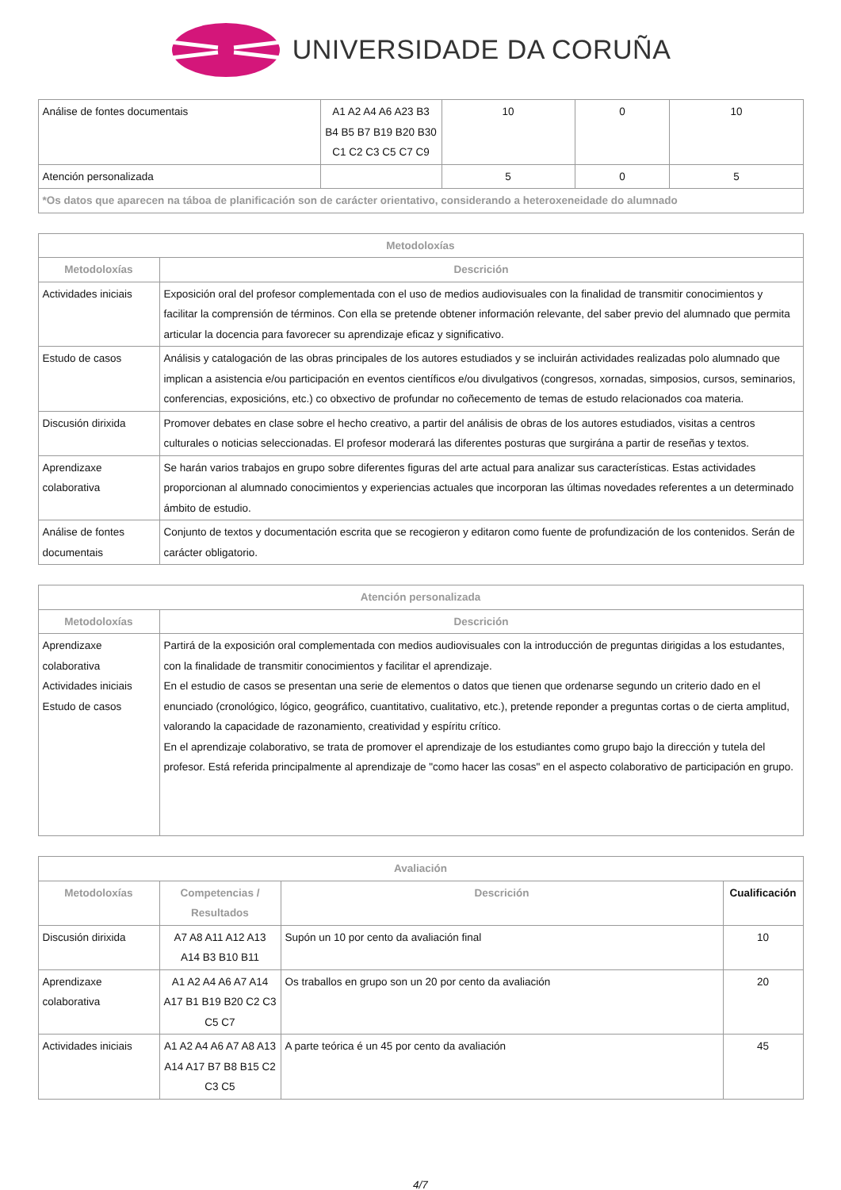UNIVERSIDADE DA CORUÑA
| Análise de fontes documentais | A1 A2 A4 A6 A23 B3 B4 B5 B7 B19 B20 B30 C1 C2 C3 C5 C7 C9 | 10 | 0 | 10 |
| Atención personalizada | | 5 | 0 | 5 |
| *Os datos que aparecen na táboa de planificación son de carácter orientativo, considerando a heteroxeneidade do alumnado | | | | |
| Metodoloxías | |
| --- | --- |
| Metodoloxías | Descrición |
| Actividades iniciais | Exposición oral del profesor complementada con el uso de medios audiovisuales con la finalidad de transmitir conocimientos y facilitar la comprensión de términos. Con ella se pretende obtener información relevante, del saber previo del alumnado que permita articular la docencia para favorecer su aprendizaje eficaz y significativo. |
| Estudo de casos | Análisis y catalogación de las obras principales de los autores estudiados y se incluirán actividades realizadas polo alumnado que implican a asistencia e/ou participación en eventos científicos e/ou divulgativos (congresos, xornadas, simposios, cursos, seminarios, conferencias, exposicións, etc.) co obxectivo de profundar no coñecemento de temas de estudo relacionados coa materia. |
| Discusión dirixida | Promover debates en clase sobre el hecho creativo, a partir del análisis de obras de los autores estudiados, visitas a centros culturales o noticias seleccionadas. El profesor moderará las diferentes posturas que surgirána a partir de reseñas y textos. |
| Aprendizaxe colaborativa | Se harán varios trabajos en grupo sobre diferentes figuras del arte actual para analizar sus características. Estas actividades proporcionan al alumnado conocimientos y experiencias actuales que incorporan las últimas novedades referentes a un determinado ámbito de estudio. |
| Análise de fontes documentais | Conjunto de textos y documentación escrita que se recogieron y editaron como fuente de profundización de los contenidos. Serán de carácter obligatorio. |
| Atención personalizada | |
| --- | --- |
| Metodoloxías | Descrición |
| Aprendizaxe colaborativa Actividades iniciais Estudo de casos | Partirá de la exposición oral complementada con medios audiovisuales con la introducción de preguntas dirigidas a los estudantes, con la finalidade de transmitir conocimientos y facilitar el aprendizaje. En el estudio de casos se presentan una serie de elementos o datos que tienen que ordenarse segundo un criterio dado en el enunciado (cronológico, lógico, geográfico, cuantitativo, cualitativo, etc.), pretende reponder a preguntas cortas o de cierta amplitud, valorando la capacidade de razonamiento, creatividad y espíritu crítico. En el aprendizaje colaborativo, se trata de promover el aprendizaje de los estudiantes como grupo bajo la dirección y tutela del profesor. Está referida principalmente al aprendizaje de "como hacer las cosas" en el aspecto colaborativo de participación en grupo. |
| Avaliación | | | |
| --- | --- | --- | --- |
| Metodoloxías | Competencias / Resultados | Descrición | Cualificación |
| Discusión dirixida | A7 A8 A11 A12 A13 A14 B3 B10 B11 | Supón un 10 por cento da avaliación final | 10 |
| Aprendizaxe colaborativa | A1 A2 A4 A6 A7 A14 A17 B1 B19 B20 C2 C3 C5 C7 | Os traballos en grupo son un 20 por cento da avaliación | 20 |
| Actividades iniciais | A1 A2 A4 A6 A7 A8 A13 A14 A17 B7 B8 B15 C2 C3 C5 | A parte teórica é un 45 por cento da avaliación | 45 |
4/7